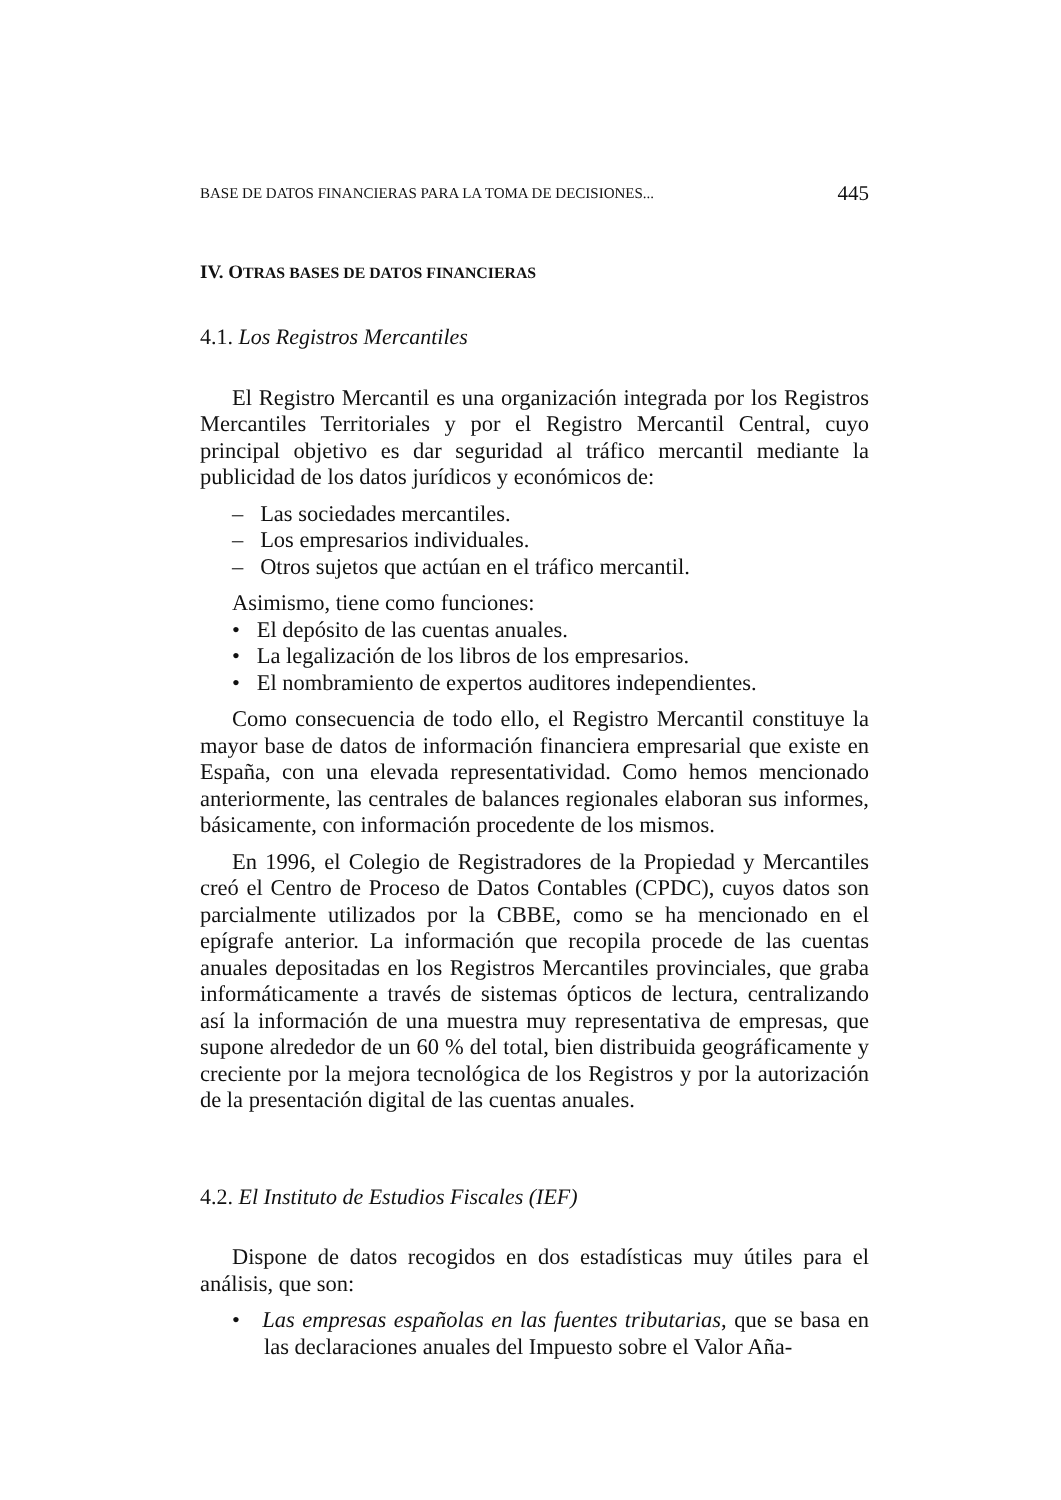BASE DE DATOS FINANCIERAS PARA LA TOMA DE DECISIONES... 445
IV. OTRAS BASES DE DATOS FINANCIERAS
4.1. Los Registros Mercantiles
El Registro Mercantil es una organización integrada por los Registros Mercantiles Territoriales y por el Registro Mercantil Central, cuyo principal objetivo es dar seguridad al tráfico mercantil mediante la publicidad de los datos jurídicos y económicos de:
– Las sociedades mercantiles.
– Los empresarios individuales.
– Otros sujetos que actúan en el tráfico mercantil.
Asimismo, tiene como funciones:
• El depósito de las cuentas anuales.
• La legalización de los libros de los empresarios.
• El nombramiento de expertos auditores independientes.
Como consecuencia de todo ello, el Registro Mercantil constituye la mayor base de datos de información financiera empresarial que existe en España, con una elevada representatividad. Como hemos mencionado anteriormente, las centrales de balances regionales elaboran sus informes, básicamente, con información procedente de los mismos.
En 1996, el Colegio de Registradores de la Propiedad y Mercantiles creó el Centro de Proceso de Datos Contables (CPDC), cuyos datos son parcialmente utilizados por la CBBE, como se ha mencionado en el epígrafe anterior. La información que recopila procede de las cuentas anuales depositadas en los Registros Mercantiles provinciales, que graba informáticamente a través de sistemas ópticos de lectura, centralizando así la información de una muestra muy representativa de empresas, que supone alrededor de un 60 % del total, bien distribuida geográficamente y creciente por la mejora tecnológica de los Registros y por la autorización de la presentación digital de las cuentas anuales.
4.2. El Instituto de Estudios Fiscales (IEF)
Dispone de datos recogidos en dos estadísticas muy útiles para el análisis, que son:
• Las empresas españolas en las fuentes tributarias, que se basa en las declaraciones anuales del Impuesto sobre el Valor Aña-